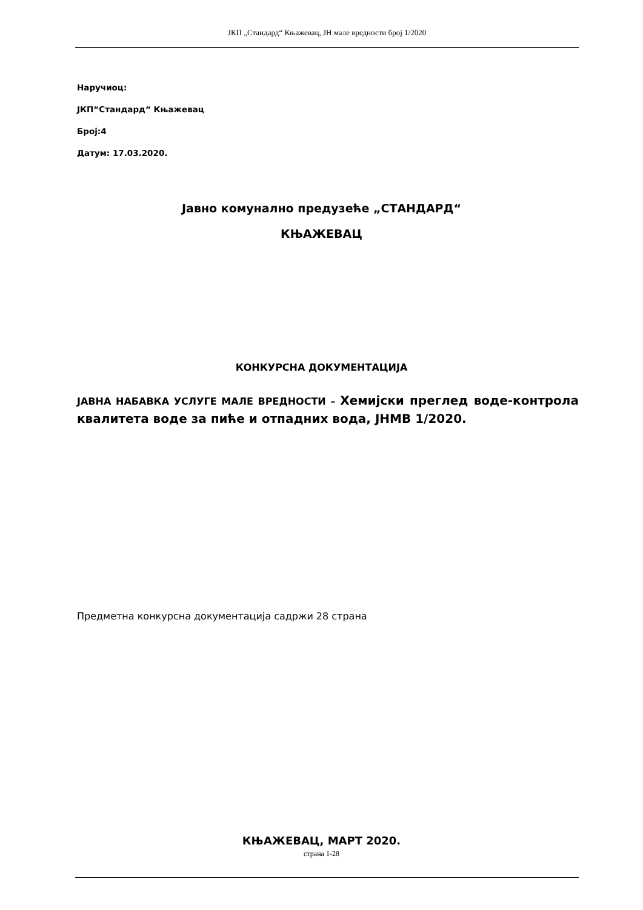ЈКП „Стандард“ Књажевац, ЈН мале вредности број 1/2020
Наручиоц:
ЈКП“Стандард“ Књажевац
Број:4
Датум: 17.03.2020.
Јавно комунално предузеће „СТАНДАРД“
КЊАЖЕВАЦ
КОНКУРСНА ДОКУМЕНТАЦИЈА
ЈАВНА НАБАВКА УСЛУГЕ МАЛЕ ВРЕДНОСТИ – Хемијски преглед воде-контрола квалитета воде за пиће и отпадних вода, ЈНМВ 1/2020.
Предметна конкурсна документација садржи 28 страна
КЊАЖЕВАЦ, МАРТ 2020.
страна 1-28